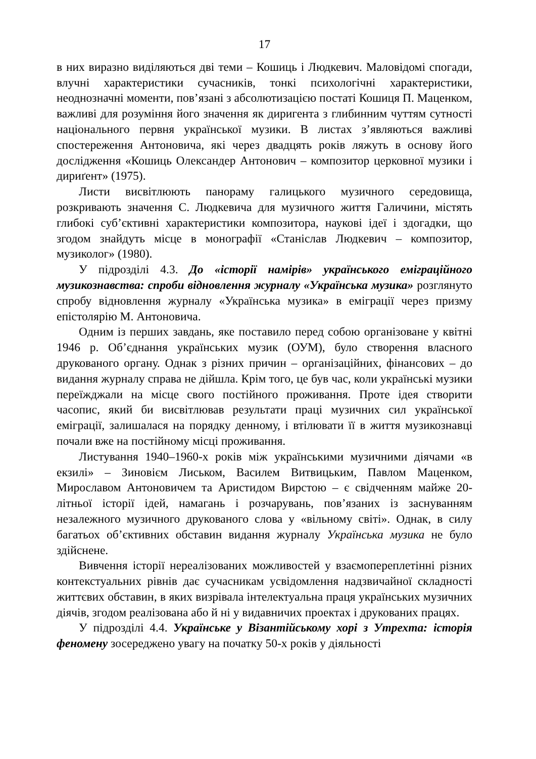17
в них виразно виділяються дві теми – Кошиць і Людкевич. Маловідомі спогади, влучні характеристики сучасників, тонкі психологічні характеристики, неоднозначні моменти, пов’язані з абсолютизацією постаті Кошиця П. Маценком, важливі для розуміння його значення як диригента з глибинним чуттям сутності національного первня української музики. В листах з’являються важливі спостереження Антоновича, які через двадцять років ляжуть в основу його дослідження «Кошиць Олександер Антонович – композитор церковної музики і дириґент» (1975).
Листи висвітлюють панораму галицького музичного середовища, розкривають значення С. Людкевича для музичного життя Галичини, містять глибокі суб’єктивні характеристики композитора, наукові ідеї і здогадки, що згодом знайдуть місце в монографії «Станіслав Людкевич – композитор, музиколог» (1980).
У підрозділі 4.3. До «історії намірів» українського еміграційного музикознавства: спроби відновлення журналу «Українська музика» розглянуто спробу відновлення журналу «Українська музика» в еміграції через призму епістолярію М. Антоновича.
Одним із перших завдань, яке поставило перед собою організоване у квітні 1946 р. Об’єднання українських музик (ОУМ), було створення власного друкованого органу. Однак з різних причин – організаційних, фінансових – до видання журналу справа не дійшла. Крім того, це був час, коли українські музики переїжджали на місце свого постійного проживання. Проте ідея створити часопис, який би висвітлював результати праці музичних сил української еміграції, залишалася на порядку денному, і втілювати її в життя музикознавці почали вже на постійному місці проживання.
Листування 1940–1960-х років між українськими музичними діячами «в екзилі» – Зиновієм Лиськом, Василем Витвицьким, Павлом Маценком, Мирославом Антоновичем та Аристидом Вирстою – є свідченням майже 20-літньої історії ідей, намагань і розчарувань, пов’язаних із заснуванням незалежного музичного друкованого слова у «вільному світі». Однак, в силу багатьох об’єктивних обставин видання журналу Українська музика не було здійснене.
Вивчення історії нереалізованих можливостей у взаємопереплетінні різних контекстуальних рівнів дає сучасникам усвідомлення надзвичайної складності життєвих обставин, в яких визрівала інтелектуальна праця українських музичних діячів, згодом реалізована або й ні у видавничих проектах і друкованих працях.
У підрозділі 4.4. Українське у Візантійському хорі з Утрехта: історія феномену зосереджено увагу на початку 50-х років у діяльності